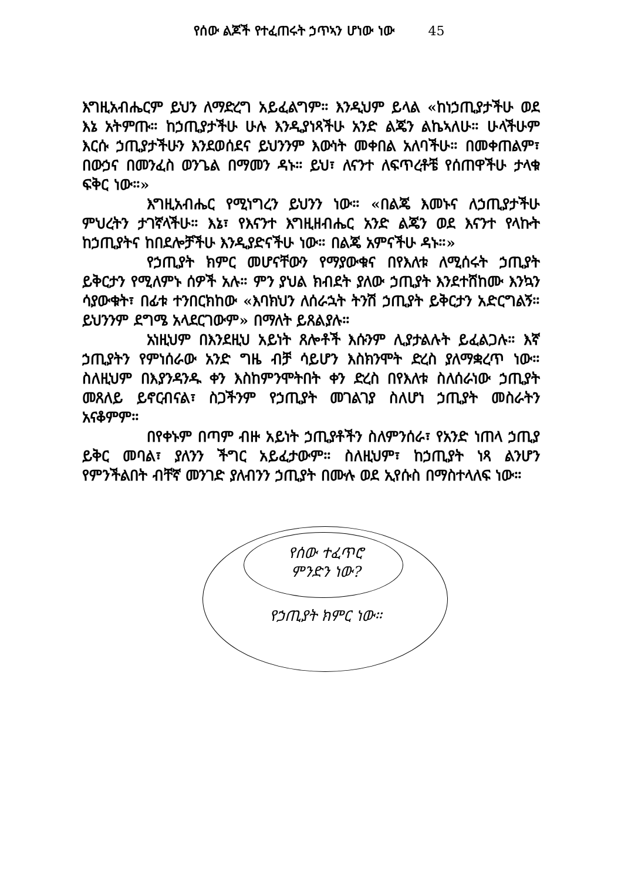የሰው ልጆች የተፈጠሩት ኃጥኣን ሆነው ነው 45
እግዚአብሔርም ይህን ለማድረግ አይፈልግም። እንዲህም ይላል «ከነኃጢያታችሁ ወደ እኔ አትምጡ። ከኃጢያታችሁ ሁሉ እንዲያነጻችሁ አንድ ልጄን ልኬኣለሁ። ሁላችሁም እርሱ ኃጢያታችሁን እንደወሰደና ይህንንም እውነት መቀበል አለባችሁ። በመቀጠልም፣ በውኃና በመንፈስ ወንጌል በማመን ዳኑ። ይህ፣ ለናንተ ለፍጥረቶቼ የሰጠዋችሁ ታላቁ ፍቅር ነው።»
እግዚአብሔር የሚነግረን ይህንን ነው። «በልጄ እመኑና ለኃጢያታችሁ ምህረትን ታገኛላችሁ። እኔ፣ የእናንተ እግዚዘብሔር አንድ ልጄን ወደ እናንተ የላኩት ከኃጢያትና ከበደሎቻችሁ እንዲያድናችሁ ነው። በልጄ አምናችሁ ዳኑ።»
የኃጢያት ክምር መሆናቸውን የማያውቁና በየእለቱ ለሚሰሩት ኃጢያት ይቅርታን የሚለምኑ ሰዎች አሉ። ምን ያህል ክብደት ያለው ኃጢያት እንደተሸከሙ እንኳን ሳያውቁት፣ በፊቱ ተንበርክከው «እባክህን ለሰራኋት ትንሽ ኃጢያት ይቅርታን አድርግልኝ። ይህንንም ደግሜ አላደርገውም» በማለት ይጸልያሉ።
አነዚህም በእንደዚህ አይነት ጸሎቶች እሱንም ሊያታልሉት ይፈልጋሉ። እኛ ኃጢያትን የምነሰራው አንድ ግዜ ብቻ ሳይሆን እስክንሞት ድረስ ያለማቋረጥ ነው። ስለዚህም በእያንዳንዱ ቀን እስከምንሞትበት ቀን ድረስ በየእለቱ ስለሰራነው ኃጢያት መጸለይ ይኖርብናል፣ ስጋችንም የኃጢያት መገልገያ ስለሆነ ኃጢያት መስራትን አናቆምም።
በየቀኑም በጣም ብዙ አይነት ኃጢያቶችን ስለምንሰራ፣ የአንድ ነጠላ ኃጢያ ይቅር መባል፣ ያለንን ችግር አይፈታውም። ስለዚህም፣ ከኃጢያት ነጻ ልንሆን የምንችልበት ብቸኛ መንገድ ያለብንን ኃጢያት በሙሉ ወደ ኢየሱስ በማስተላለፍ ነው።
የሰው ተፈጥሮ
ምንድን ነው?
የኃጢያት ክምር ነው።